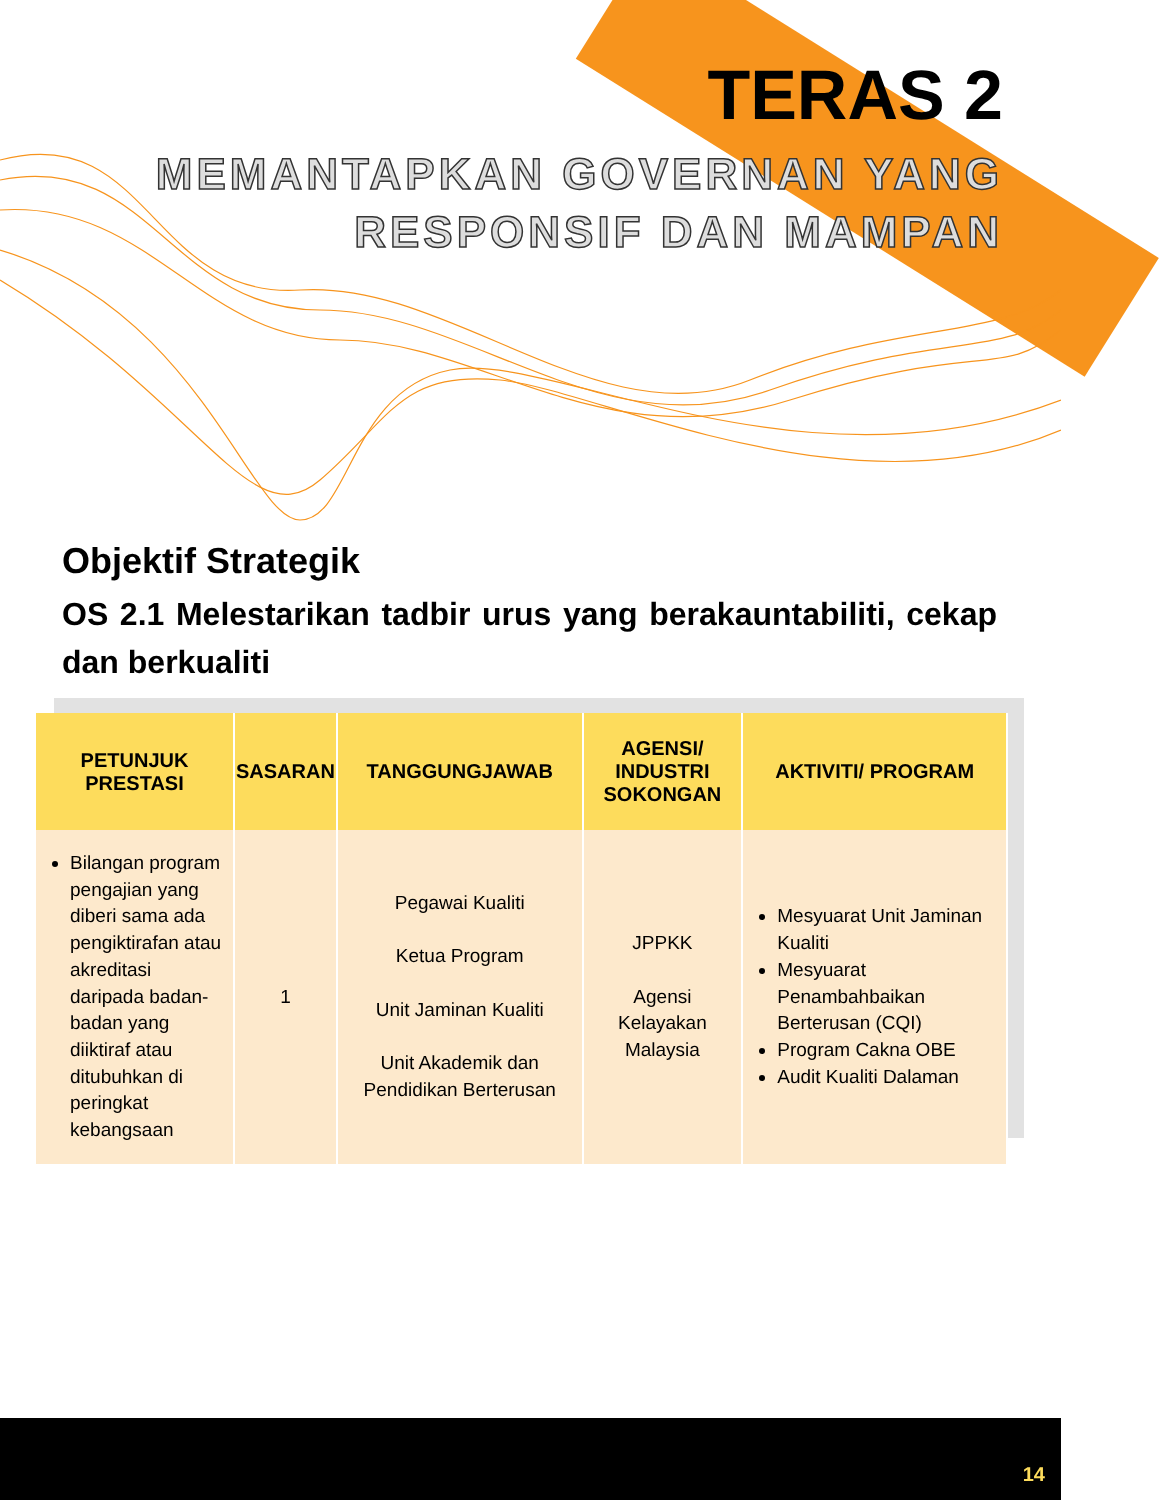TERAS 2
MEMANTAPKAN GOVERNAN YANG
RESPONSIF DAN MAMPAN
Objektif Strategik
OS 2.1 Melestarikan tadbir urus yang berakauntabiliti, cekap dan berkualiti
| PETUNJUK PRESTASI | SASARAN | TANGGUNGJAWAB | AGENSI/ INDUSTRI SOKONGAN | AKTIVITI/ PROGRAM |
| --- | --- | --- | --- | --- |
| Bilangan program pengajian yang diberi sama ada pengiktirafan atau akreditasi daripada badan-badan yang diiktiraf atau ditubuhkan di peringkat kebangsaan | 1 | Pegawai Kualiti Ketua Program Unit Jaminan Kualiti Unit Akademik dan Pendidikan Berterusan | JPPKK Agensi Kelayakan Malaysia | Mesyuarat Unit Jaminan Kualiti Mesyuarat Penambahbaikan Berterusan (CQI) Program Cakna OBE Audit Kualiti Dalaman |
14